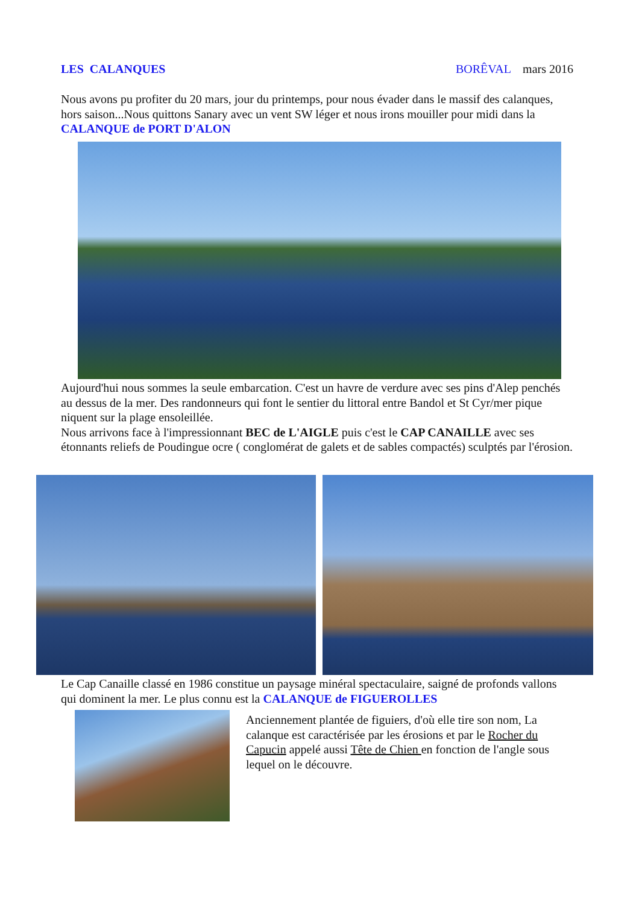LES CALANQUES BORÊVAL mars 2016
Nous avons pu profiter du 20 mars, jour du printemps, pour nous évader dans le massif des calanques, hors saison...Nous quittons Sanary avec un vent SW léger et nous irons mouiller pour midi dans la CALANQUE de PORT D'ALON
Aujourd'hui nous sommes la seule embarcation. C'est un havre de verdure avec ses pins d'Alep penchés au dessus de la mer. Des randonneurs qui font le sentier du littoral entre Bandol et St Cyr/mer pique niquent sur la plage ensoleillée.
Nous arrivons face à l'impressionnant BEC de L'AIGLE puis c'est le CAP CANAILLE avec ses étonnants reliefs de Poudingue ocre ( conglomérat de galets et de sables compactés) sculptés par l'érosion.
Le Cap Canaille classé en 1986 constitue un paysage minéral spectaculaire, saigné de profonds vallons qui dominent la mer. Le plus connu est la CALANQUE de FIGUEROLLES
Anciennement plantée de figuiers, d'où elle tire son nom, La calanque est caractérisée par les érosions et par le Rocher du Capucin appelé aussi Tête de Chien en fonction de l'angle sous lequel on le découvre.